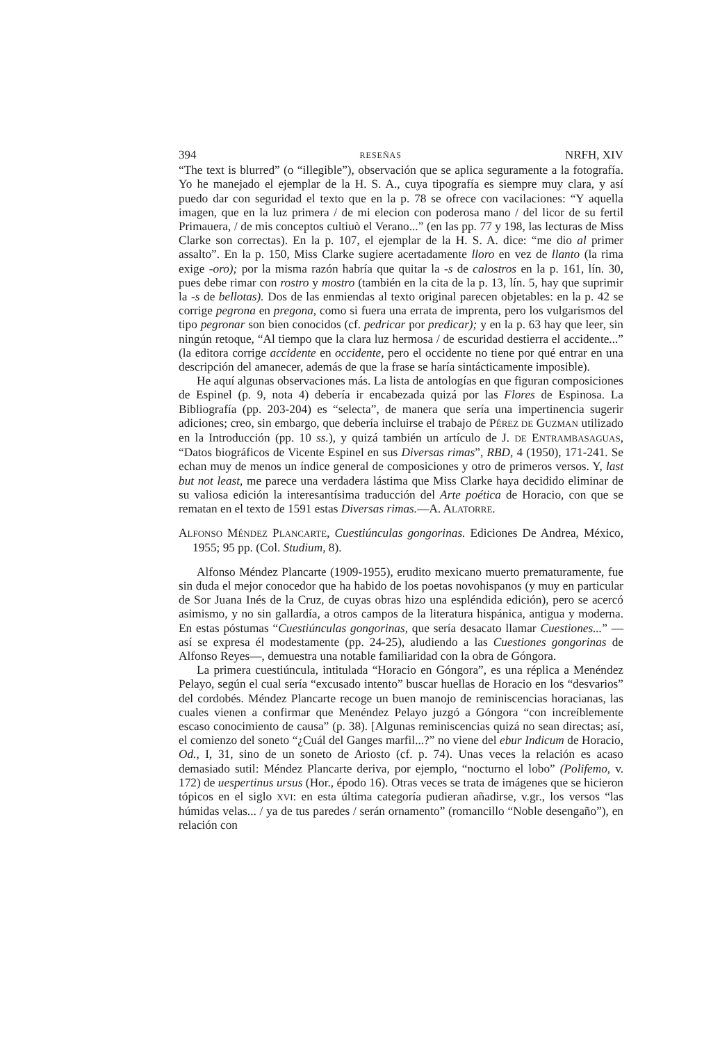394 RESEÑAS NRFH, XIV
“The text is blurred” (o “illegible”), observación que se aplica seguramente a la fotografía. Yo he manejado el ejemplar de la H. S. A., cuya tipografía es siempre muy clara, y así puedo dar con seguridad el texto que en la p. 78 se ofrece con vacilaciones: “Y aquella imagen, que en la luz primera / de mi elecion con poderosa mano / del licor de su fertil Primauera, / de mis conceptos cultiuò el Verano...” (en las pp. 77 y 198, las lecturas de Miss Clarke son correctas). En la p. 107, el ejemplar de la H. S. A. dice: “me dio al primer assalto”. En la p. 150, Miss Clarke sugiere acertadamente lloro en vez de llanto (la rima exige -oro); por la misma razón habría que quitar la -s de calostros en la p. 161, lín. 30, pues debe rimar con rostro y mostro (también en la cita de la p. 13, lín. 5, hay que suprimir la -s de bellotas). Dos de las enmiendas al texto original parecen objetables: en la p. 42 se corrige pegrona en pregona, como si fuera una errata de imprenta, pero los vulgarismos del tipo pegronar son bien conocidos (cf. pedricar por predicar); y en la p. 63 hay que leer, sin ningún retoque, “Al tiempo que la clara luz hermosa / de escuridad destierra el accidente...” (la editora corrige accidente en occidente, pero el occidente no tiene por qué entrar en una descripción del amanecer, además de que la frase se haría sintácticamente imposible).
He aquí algunas observaciones más. La lista de antologías en que figuran composiciones de Espinel (p. 9, nota 4) debería ir encabezada quizá por las Flores de Espinosa. La Bibliografía (pp. 203-204) es “selecta”, de manera que sería una impertinencia sugerir adiciones; creo, sin embargo, que debería incluirse el trabajo de PÉREZ DE GUZMAN utilizado en la Introducción (pp. 10 ss.), y quizá también un artículo de J. DE ENTRAMBASAGUAS, “Datos biográficos de Vicente Espinel en sus Diversas rimas”, RBD, 4 (1950), 171-241. Se echan muy de menos un índice general de composiciones y otro de primeros versos. Y, last but not least, me parece una verdadera lástima que Miss Clarke haya decidido eliminar de su valiosa edición la interesantísima traducción del Arte poética de Horacio, con que se rematan en el texto de 1591 estas Diversas rimas.—A. ALATORRE.
ALFONSO MÉNDEZ PLANCARTE, Cuestiúnculas gongorinas. Ediciones De Andrea, México, 1955; 95 pp. (Col. Studium, 8).
Alfonso Méndez Plancarte (1909-1955), erudito mexicano muerto prematuramente, fue sin duda el mejor conocedor que ha habido de los poetas novohispanos (y muy en particular de Sor Juana Inés de la Cruz, de cuyas obras hizo una espléndida edición), pero se acercó asimismo, y no sin gallardía, a otros campos de la literatura hispánica, antigua y moderna. En estas póstumas “Cuestiúnculas gongorinas, que sería desacato llamar Cuestiones...” —así se expresa él modestamente (pp. 24-25), aludiendo a las Cuestiones gongorinas de Alfonso Reyes—, demuestra una notable familiaridad con la obra de Góngora.
La primera cuestiúncula, intitulada “Horacio en Góngora”, es una réplica a Menéndez Pelayo, según el cual sería “excusado intento” buscar huellas de Horacio en los “desvarios” del cordobés. Méndez Plancarte recoge un buen manojo de reminiscencias horacianas, las cuales vienen a confirmar que Menéndez Pelayo juzgó a Góngora “con increíblemente escaso conocimiento de causa” (p. 38). [Algunas reminiscencias quizá no sean directas; así, el comienzo del soneto “¿Cuál del Ganges marfil...?” no viene del ebur Indicum de Horacio, Od., I, 31, sino de un soneto de Ariosto (cf. p. 74). Unas veces la relación es acaso demasiado sutil: Méndez Plancarte deriva, por ejemplo, “nocturno el lobo” (Polifemo, v. 172) de uespertinus ursus (Hor., épodo 16). Otras veces se trata de imágenes que se hicieron tópicos en el siglo XVI: en esta última categoría pudieran añadirse, v.gr., los versos “las húmidas velas... / ya de tus paredes / serán ornamento” (romancillo “Noble desengaño”), en relación con